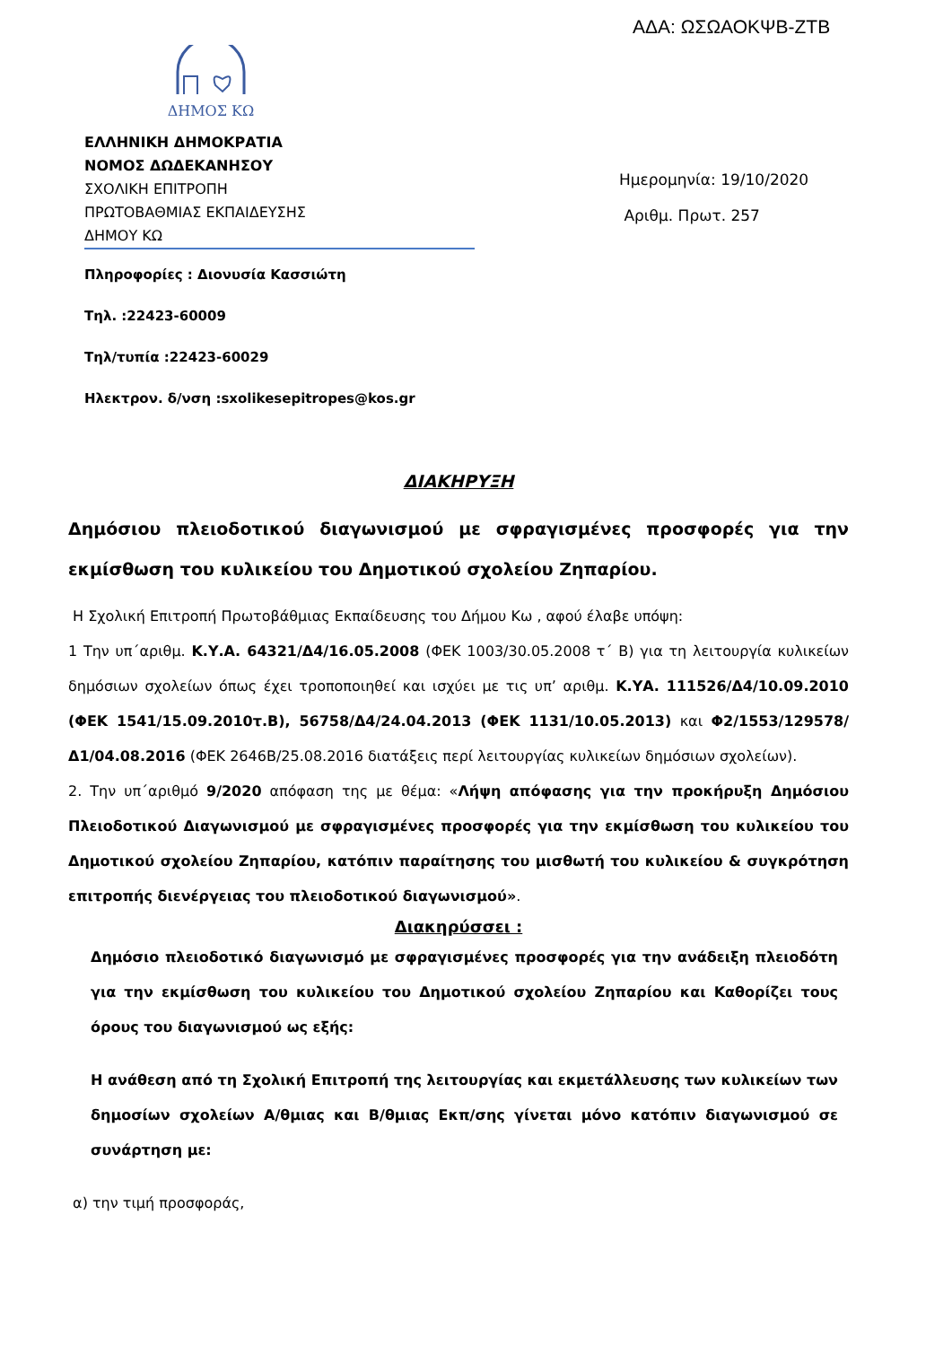ΑΔΑ: ΩΣΩΑΟΚΨΒ-ΖΤΒ
ΔΗΜΟΣ ΚΩ
ΕΛΛΗΝΙΚΗ ΔΗΜΟΚΡΑΤΙΑ
ΝΟΜΟΣ ΔΩΔΕΚΑΝΗΣΟΥ
ΣΧΟΛΙΚΗ ΕΠΙΤΡΟΠΗ
ΠΡΩΤΟΒΑΘΜΙΑΣ ΕΚΠΑΙΔΕΥΣΗΣ
ΔΗΜΟΥ ΚΩ
Ημερομηνία: 19/10/2020
Αριθμ. Πρωτ. 257
Πληροφορίες : Διονυσία Κασσιώτη
Τηλ. :22423-60009
Τηλ/τυπία :22423-60029
Ηλεκτρον. δ/νση :sxolikesepitropes@kos.gr
ΔΙΑΚΗΡΥΞΗ
Δημόσιου πλειοδοτικού διαγωνισμού με σφραγισμένες προσφορές για την εκμίσθωση του κυλικείου του Δημοτικού σχολείου Ζηπαρίου.
Η Σχολική Επιτροπή Πρωτοβάθμιας Εκπαίδευσης του Δήμου Κω , αφού έλαβε υπόψη:
1 Την υπ΄αριθμ. Κ.Υ.Α. 64321/Δ4/16.05.2008 (ΦΕΚ 1003/30.05.2008 τ΄ Β) για τη λειτουργία κυλικείων δημόσιων σχολείων όπως έχει τροποποιηθεί και ισχύει με τις υπ’ αριθμ. Κ.ΥΑ. 111526/Δ4/10.09.2010 (ΦΕΚ 1541/15.09.2010τ.Β), 56758/Δ4/24.04.2013 (ΦΕΚ 1131/10.05.2013) και Φ2/1553/129578/Δ1/04.08.2016 (ΦΕΚ 2646Β/25.08.2016 διατάξεις περί λειτουργίας κυλικείων δημόσιων σχολείων).
2. Την υπ΄αριθμό 9/2020 απόφαση της με θέμα: «Λήψη απόφασης για την προκήρυξη Δημόσιου Πλειοδοτικού Διαγωνισμού με σφραγισμένες προσφορές για την εκμίσθωση του κυλικείου του Δημοτικού σχολείου Ζηπαρίου, κατόπιν παραίτησης του μισθωτή του κυλικείου & συγκρότηση επιτροπής διενέργειας του πλειοδοτικού διαγωνισμού».
Διακηρύσσει :
Δημόσιο πλειοδοτικό διαγωνισμό με σφραγισμένες προσφορές για την ανάδειξη πλειοδότη για την εκμίσθωση του κυλικείου του Δημοτικού σχολείου Ζηπαρίου και Καθορίζει τους όρους του διαγωνισμού ως εξής:
Η ανάθεση από τη Σχολική Επιτροπή της λειτουργίας και εκμετάλλευσης των κυλικείων των δημοσίων σχολείων Α/θμιας και Β/θμιας Εκπ/σης γίνεται μόνο κατόπιν διαγωνισμού σε συνάρτηση με:
α) την τιμή προσφοράς,